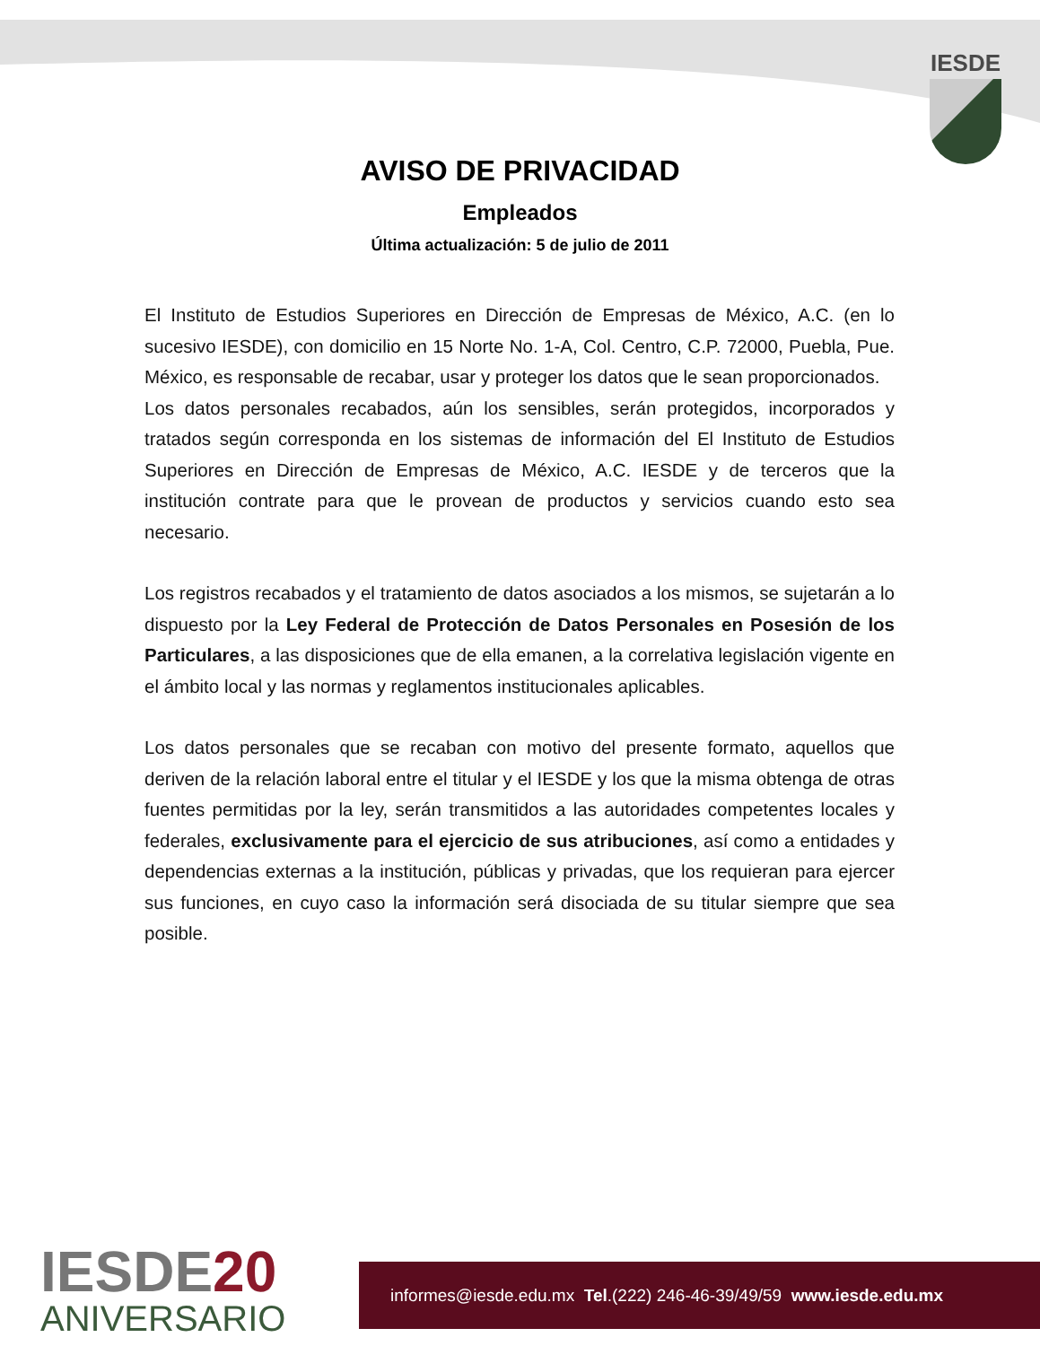IESDE
AVISO DE PRIVACIDAD
Empleados
Última actualización: 5 de julio de 2011
El Instituto de Estudios Superiores en Dirección de Empresas de México, A.C. (en lo sucesivo IESDE), con domicilio en 15 Norte No. 1-A, Col. Centro, C.P. 72000, Puebla, Pue. México, es responsable de recabar, usar y proteger los datos que le sean proporcionados.
Los datos personales recabados, aún los sensibles, serán protegidos, incorporados y tratados según corresponda en los sistemas de información del El Instituto de Estudios Superiores en Dirección de Empresas de México, A.C. IESDE y de terceros que la institución contrate para que le provean de productos y servicios cuando esto sea necesario.
Los registros recabados y el tratamiento de datos asociados a los mismos, se sujetarán a lo dispuesto por la Ley Federal de Protección de Datos Personales en Posesión de los Particulares, a las disposiciones que de ella emanen, a la correlativa legislación vigente en el ámbito local y las normas y reglamentos institucionales aplicables.
Los datos personales que se recaban con motivo del presente formato, aquellos que deriven de la relación laboral entre el titular y el IESDE y los que la misma obtenga de otras fuentes permitidas por la ley, serán transmitidos a las autoridades competentes locales y federales, exclusivamente para el ejercicio de sus atribuciones, así como a entidades y dependencias externas a la institución, públicas y privadas, que los requieran para ejercer sus funciones, en cuyo caso la información será disociada de su titular siempre que sea posible.
IESDE20
ANIVERSARIO
informes@iesde.edu.mx Tel.(222) 246-46-39/49/59 www.iesde.edu.mx